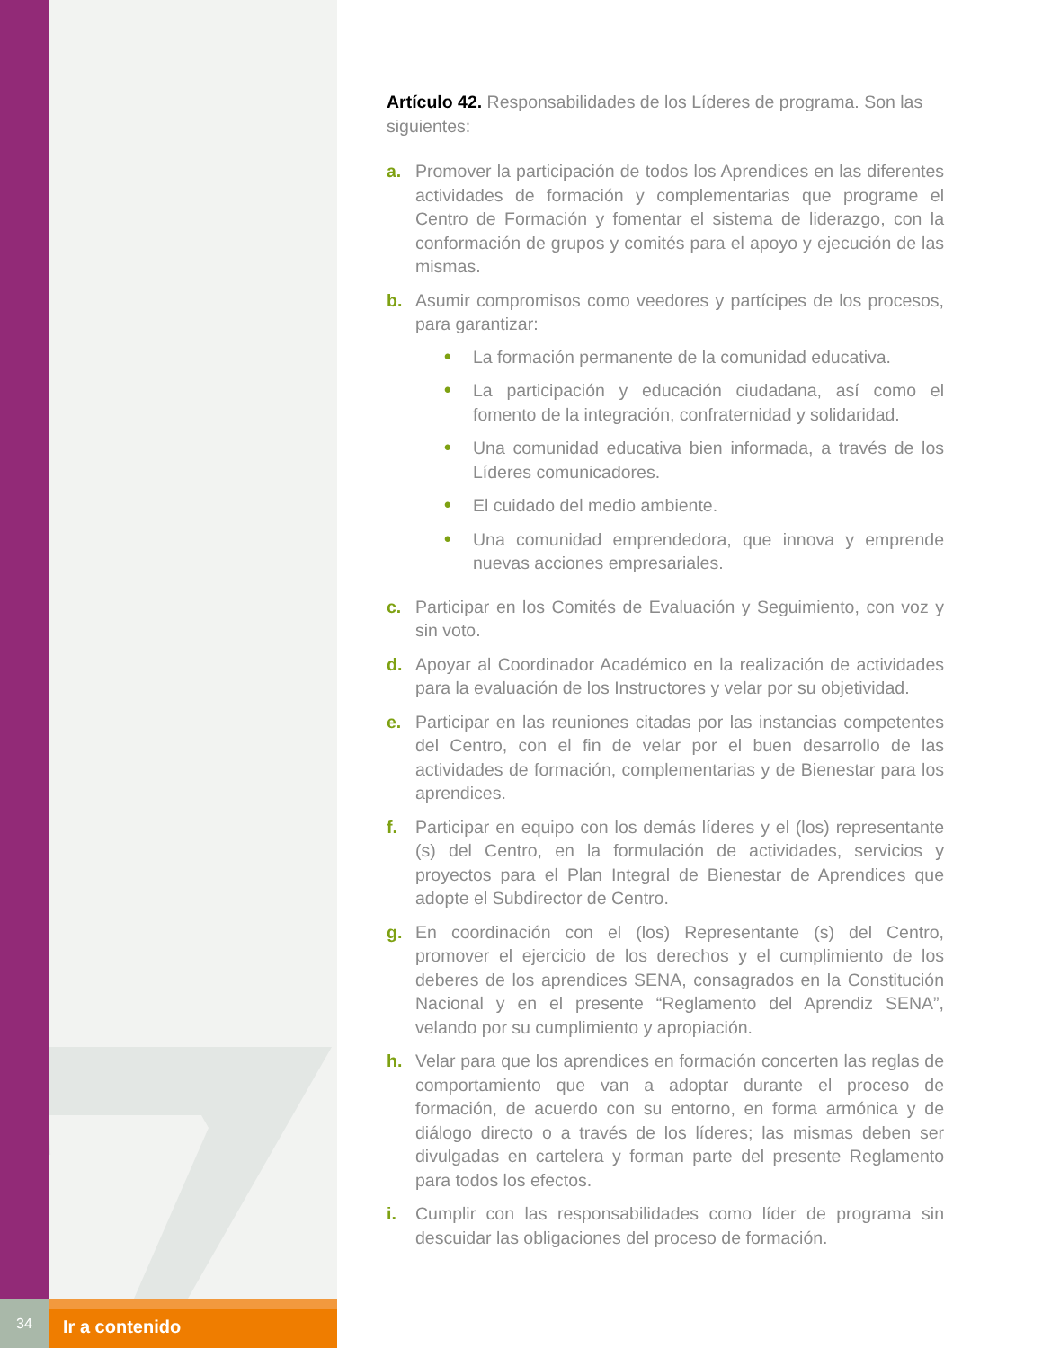34
Ir a contenido
Artículo 42. Responsabilidades de los Líderes de programa. Son las siguientes:
a. Promover la participación de todos los Aprendices en las diferentes actividades de formación y complementarias que programe el Centro de Formación y fomentar el sistema de liderazgo, con la conformación de grupos y comités para el apoyo y ejecución de las mismas.
b. Asumir compromisos como veedores y partícipes de los procesos, para garantizar:
• La formación permanente de la comunidad educativa.
• La participación y educación ciudadana, así como el fomento de la integración, confraternidad y solidaridad.
• Una comunidad educativa bien informada, a través de los Líderes comunicadores.
• El cuidado del medio ambiente.
• Una comunidad emprendedora, que innova y emprende nuevas acciones empresariales.
c. Participar en los Comités de Evaluación y Seguimiento, con voz y sin voto.
d. Apoyar al Coordinador Académico en la realización de actividades para la evaluación de los Instructores y velar por su objetividad.
e. Participar en las reuniones citadas por las instancias competentes del Centro, con el fin de velar por el buen desarrollo de las actividades de formación, complementarias y de Bienestar para los aprendices.
f. Participar en equipo con los demás líderes y el (los) representante (s) del Centro, en la formulación de actividades, servicios y proyectos para el Plan Integral de Bienestar de Aprendices que adopte el Subdirector de Centro.
g. En coordinación con el (los) Representante (s) del Centro, promover el ejercicio de los derechos y el cumplimiento de los deberes de los aprendices SENA, consagrados en la Constitución Nacional y en el presente “Reglamento del Aprendiz SENA”, velando por su cumplimiento y apropiación.
h. Velar para que los aprendices en formación concerten las reglas de comportamiento que van a adoptar durante el proceso de formación, de acuerdo con su entorno, en forma armónica y de diálogo directo o a través de los líderes; las mismas deben ser divulgadas en cartelera y forman parte del presente Reglamento para todos los efectos.
i. Cumplir con las responsabilidades como líder de programa sin descuidar las obligaciones del proceso de formación.